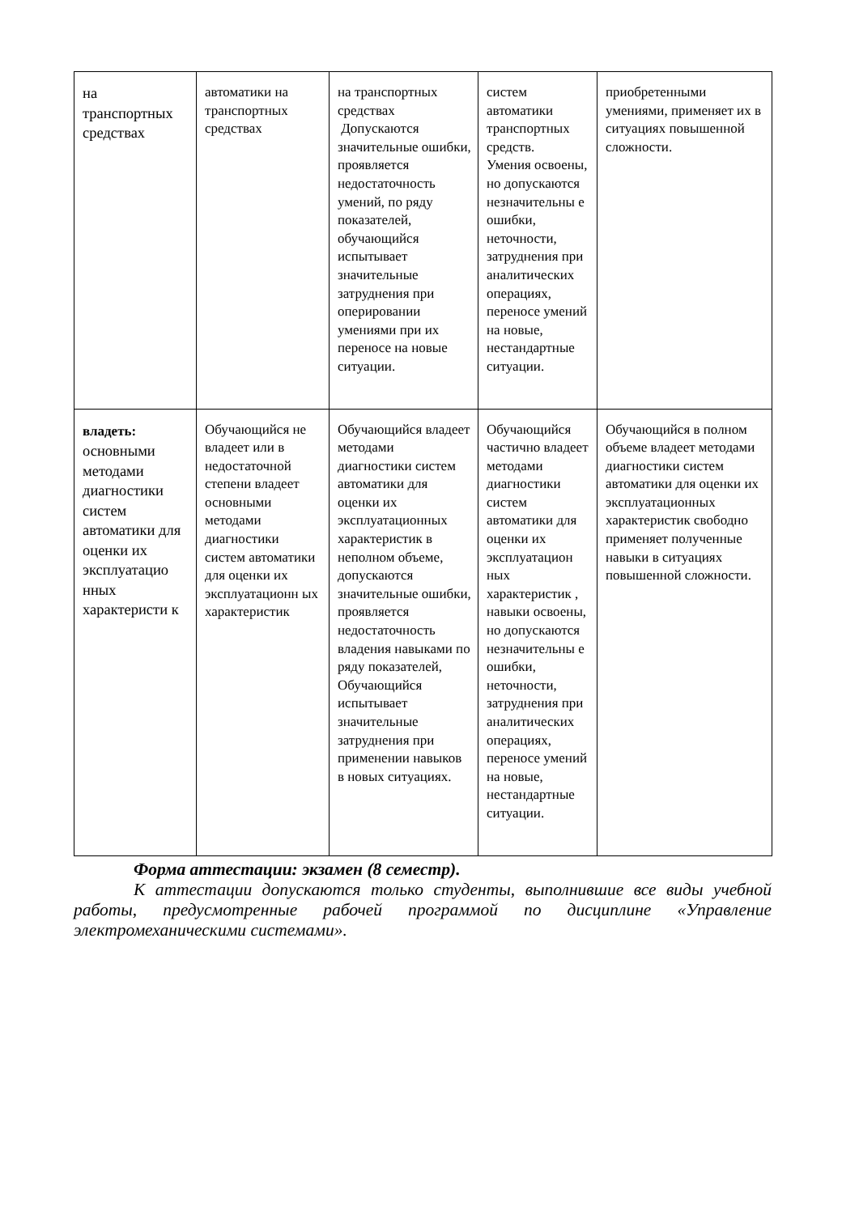| на транспортных средствах | автоматики на транспортных средствах | на транспортных средствах Допускаются значительные ошибки, проявляется недостаточность умений, по ряду показателей, обучающийся испытывает значительные затруднения при оперировании умениями при их переносе на новые ситуации. | систем автоматики транспортных средств. Умения освоены, но допускаются незначительны е ошибки, неточности, затруднения при аналитических операциях, переносе умений на новые, нестандартные ситуации. | приобретенными умениями, применяет их в ситуациях повышенной сложности. |
| владеть: основными методами диагностики систем автоматики для оценки их эксплуатацио нных характеристи к | Обучающийся не владеет или в недостаточной степени владеет основными методами диагностики систем автоматики для оценки их эксплуатационн ых характеристик | Обучающийся владеет методами диагностики систем автоматики для оценки их эксплуатационных характеристик в неполном объеме, допускаются значительные ошибки, проявляется недостаточность владения навыками по ряду показателей, Обучающийся испытывает значительные затруднения при применении навыков в новых ситуациях. | Обучающийся частично владеет методами диагностики систем автоматики для оценки их эксплуатацион ных характеристик , навыки освоены, но допускаются незначительны е ошибки, неточности, затруднения при аналитических операциях, переносе умений на новые, нестандартные ситуации. | Обучающийся в полном объеме владеет методами диагностики систем автоматики для оценки их эксплуатационных характеристик свободно применяет полученные навыки в ситуациях повышенной сложности. |
Форма аттестации: экзамен (8 семестр).
К аттестации допускаются только студенты, выполнившие все виды учебной работы, предусмотренные рабочей программой по дисциплине «Управление электромеханическими системами».